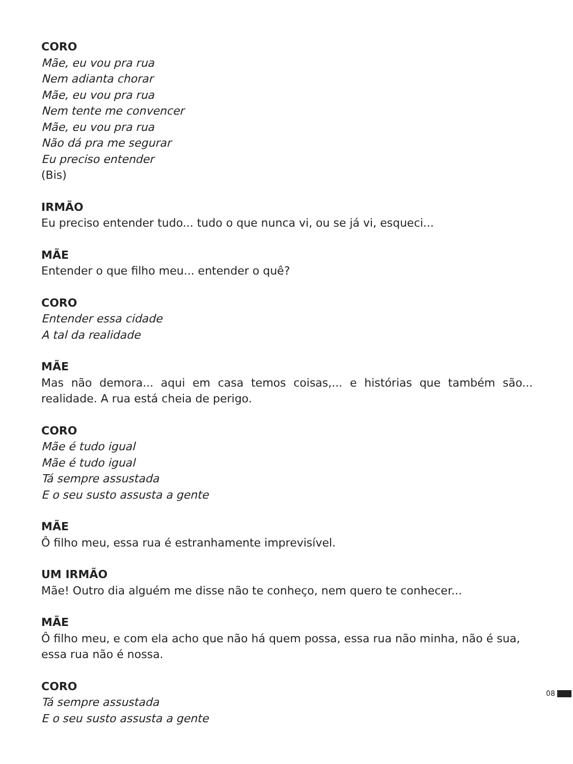CORO
Mãe, eu vou pra rua
Nem adianta chorar
Mãe, eu vou pra rua
Nem tente me convencer
Mãe, eu vou pra rua
Não dá pra me segurar
Eu preciso entender
(Bis)
IRMÃO
Eu preciso entender tudo... tudo o que nunca vi, ou se já vi, esqueci...
MÃE
Entender o que filho meu... entender o quê?
CORO
Entender essa cidade
A tal da realidade
MÃE
Mas não demora... aqui em casa temos coisas,... e histórias que também são... realidade. A rua está cheia de perigo.
CORO
Mãe é tudo igual
Mãe é tudo igual
Tá sempre assustada
E o seu susto assusta a gente
MÃE
Ô filho meu, essa rua é estranhamente imprevisível.
UM IRMÃO
Mãe! Outro dia alguém me disse não te conheço, nem quero te conhecer...
MÃE
Ô filho meu, e com ela acho que não há quem possa, essa rua não minha, não é sua, essa rua não é nossa.
CORO
Tá sempre assustada
E o seu susto assusta a gente
08